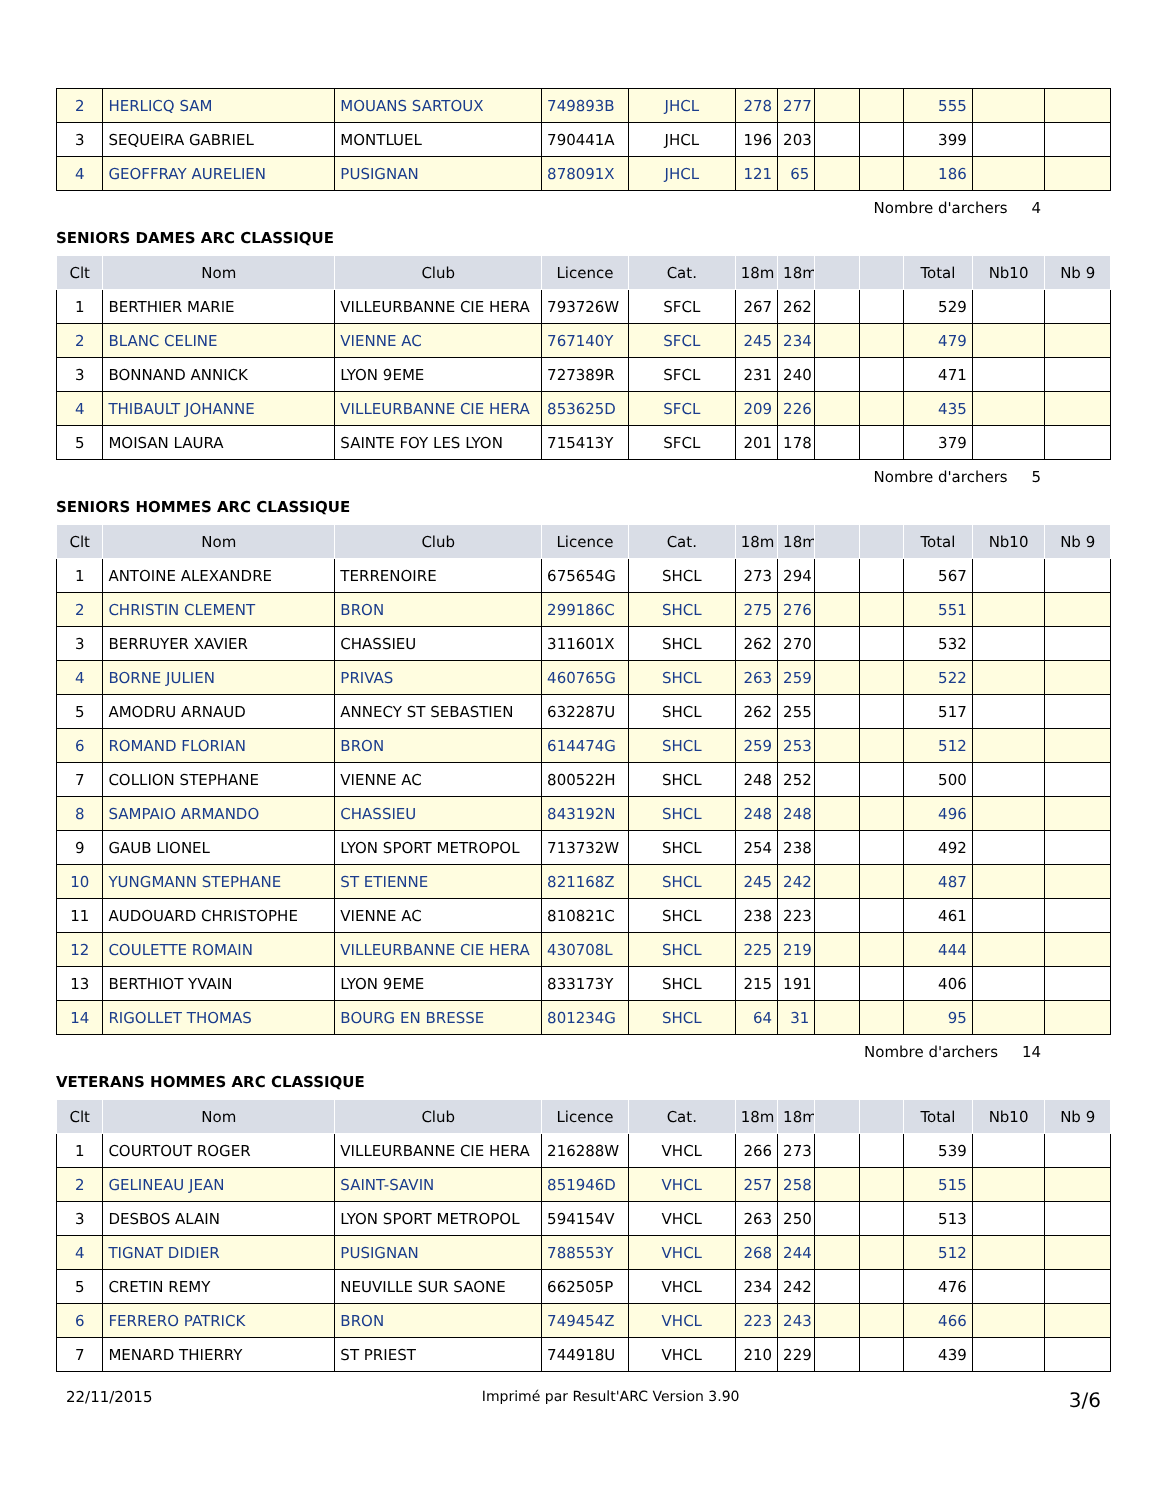| 2 | HERLICQ SAM | MOUANS SARTOUX | 749893B | JHCL | 278 | 277 | | | 555 | | |
| 3 | SEQUEIRA GABRIEL | MONTLUEL | 790441A | JHCL | 196 | 203 | | | 399 | | |
| 4 | GEOFFRAY AURELIEN | PUSIGNAN | 878091X | JHCL | 121 | 65 | | | 186 | | |
Nombre d'archers 4
SENIORS DAMES ARC CLASSIQUE
| Clt | Nom | Club | Licence | Cat. | 18m | 18m | | | Total | Nb10 | Nb 9 |
| --- | --- | --- | --- | --- | --- | --- | --- | --- | --- | --- | --- |
| 1 | BERTHIER MARIE | VILLEURBANNE CIE HERA | 793726W | SFCL | 267 | 262 | | | 529 | | |
| 2 | BLANC CELINE | VIENNE AC | 767140Y | SFCL | 245 | 234 | | | 479 | | |
| 3 | BONNAND ANNICK | LYON 9EME | 727389R | SFCL | 231 | 240 | | | 471 | | |
| 4 | THIBAULT JOHANNE | VILLEURBANNE CIE HERA | 853625D | SFCL | 209 | 226 | | | 435 | | |
| 5 | MOISAN LAURA | SAINTE FOY LES LYON | 715413Y | SFCL | 201 | 178 | | | 379 | | |
Nombre d'archers 5
SENIORS HOMMES ARC CLASSIQUE
| Clt | Nom | Club | Licence | Cat. | 18m | 18m | | | Total | Nb10 | Nb 9 |
| --- | --- | --- | --- | --- | --- | --- | --- | --- | --- | --- | --- |
| 1 | ANTOINE ALEXANDRE | TERRENOIRE | 675654G | SHCL | 273 | 294 | | | 567 | | |
| 2 | CHRISTIN CLEMENT | BRON | 299186C | SHCL | 275 | 276 | | | 551 | | |
| 3 | BERRUYER XAVIER | CHASSIEU | 311601X | SHCL | 262 | 270 | | | 532 | | |
| 4 | BORNE JULIEN | PRIVAS | 460765G | SHCL | 263 | 259 | | | 522 | | |
| 5 | AMODRU ARNAUD | ANNECY ST SEBASTIEN | 632287U | SHCL | 262 | 255 | | | 517 | | |
| 6 | ROMAND FLORIAN | BRON | 614474G | SHCL | 259 | 253 | | | 512 | | |
| 7 | COLLION STEPHANE | VIENNE AC | 800522H | SHCL | 248 | 252 | | | 500 | | |
| 8 | SAMPAIO ARMANDO | CHASSIEU | 843192N | SHCL | 248 | 248 | | | 496 | | |
| 9 | GAUB LIONEL | LYON SPORT METROPOL | 713732W | SHCL | 254 | 238 | | | 492 | | |
| 10 | YUNGMANN STEPHANE | ST ETIENNE | 821168Z | SHCL | 245 | 242 | | | 487 | | |
| 11 | AUDOUARD CHRISTOPHE | VIENNE AC | 810821C | SHCL | 238 | 223 | | | 461 | | |
| 12 | COULETTE ROMAIN | VILLEURBANNE CIE HERA | 430708L | SHCL | 225 | 219 | | | 444 | | |
| 13 | BERTHIOT YVAIN | LYON 9EME | 833173Y | SHCL | 215 | 191 | | | 406 | | |
| 14 | RIGOLLET THOMAS | BOURG EN BRESSE | 801234G | SHCL | 64 | 31 | | | 95 | | |
Nombre d'archers 14
VETERANS HOMMES ARC CLASSIQUE
| Clt | Nom | Club | Licence | Cat. | 18m | 18m | | | Total | Nb10 | Nb 9 |
| --- | --- | --- | --- | --- | --- | --- | --- | --- | --- | --- | --- |
| 1 | COURTOUT ROGER | VILLEURBANNE CIE HERA | 216288W | VHCL | 266 | 273 | | | 539 | | |
| 2 | GELINEAU JEAN | SAINT-SAVIN | 851946D | VHCL | 257 | 258 | | | 515 | | |
| 3 | DESBOS ALAIN | LYON SPORT METROPOL | 594154V | VHCL | 263 | 250 | | | 513 | | |
| 4 | TIGNAT DIDIER | PUSIGNAN | 788553Y | VHCL | 268 | 244 | | | 512 | | |
| 5 | CRETIN REMY | NEUVILLE SUR SAONE | 662505P | VHCL | 234 | 242 | | | 476 | | |
| 6 | FERRERO PATRICK | BRON | 749454Z | VHCL | 223 | 243 | | | 466 | | |
| 7 | MENARD THIERRY | ST PRIEST | 744918U | VHCL | 210 | 229 | | | 439 | | |
22/11/2015 Imprimé par Result'ARC Version 3.90 3/6